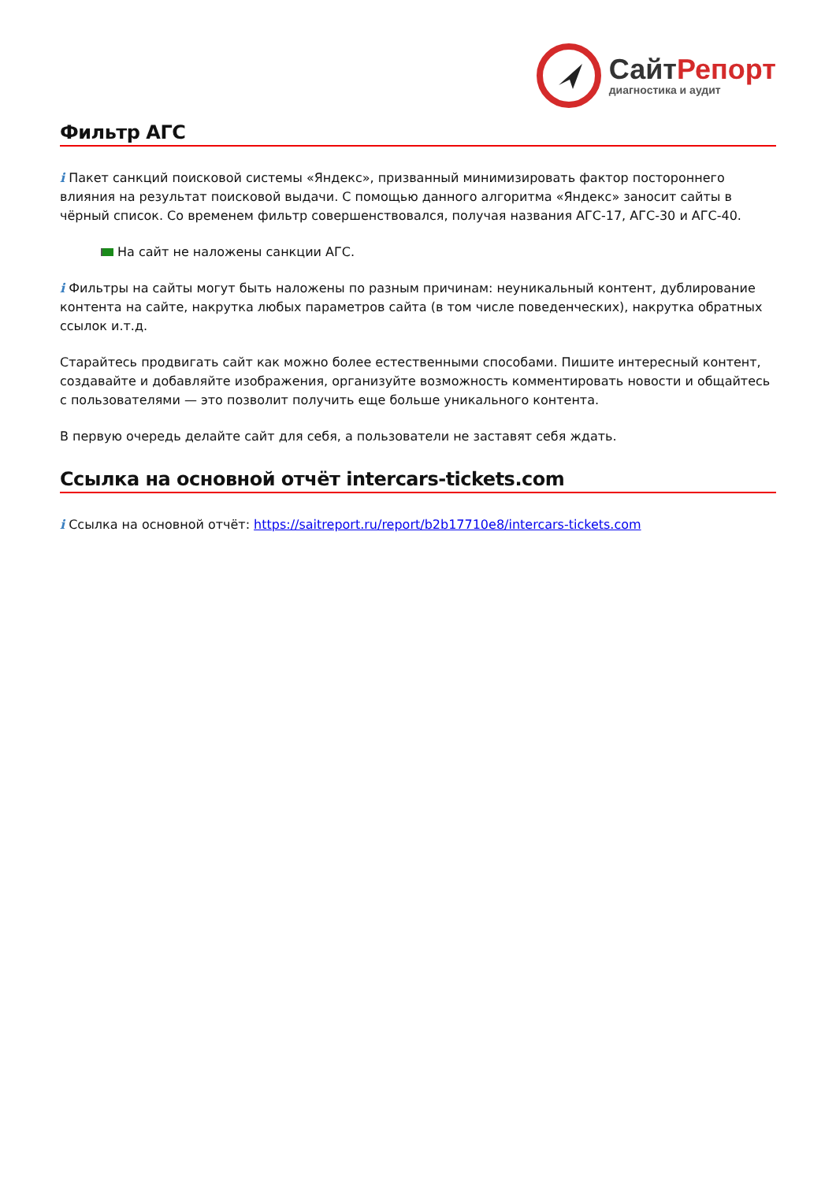Сайт Репорт
диагностика и аудит
Фильтр АГС
i Пакет санкций поисковой системы «Яндекс», призванный минимизировать фактор постороннего влияния на результат поисковой выдачи. С помощью данного алгоритма «Яндекс» заносит сайты в чёрный список. Со временем фильтр совершенствовался, получая названия АГС-17, АГС-30 и АГС-40.
На сайт не наложены санкции АГС.
i Фильтры на сайты могут быть наложены по разным причинам: неуникальный контент, дублирование контента на сайте, накрутка любых параметров сайта (в том числе поведенческих), накрутка обратных ссылок и.т.д.
Старайтесь продвигать сайт как можно более естественными способами. Пишите интересный контент, создавайте и добавляйте изображения, организуйте возможность комментировать новости и общайтесь с пользователями — это позволит получить еще больше уникального контента.
В первую очередь делайте сайт для себя, а пользователи не заставят себя ждать.
Ссылка на основной отчёт intercars-tickets.com
i Ссылка на основной отчёт: https://saitreport.ru/report/b2b17710e8/intercars-tickets.com